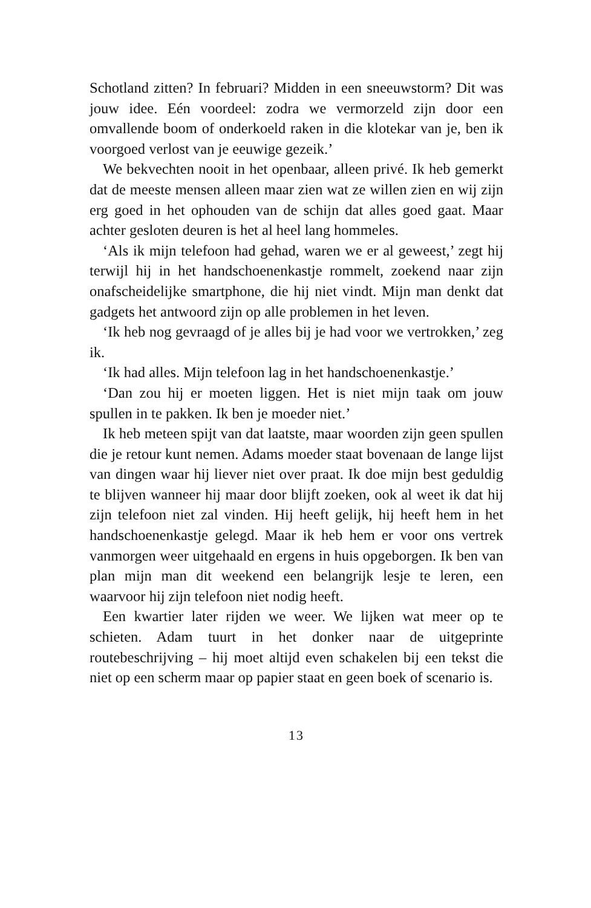Schotland zitten? In februari? Midden in een sneeuwstorm? Dit was jouw idee. Eén voordeel: zodra we vermorzeld zijn door een omvallende boom of onderkoeld raken in die klotekar van je, ben ik voorgoed verlost van je eeuwige gezeik.’
We bekvechten nooit in het openbaar, alleen privé. Ik heb gemerkt dat de meeste mensen alleen maar zien wat ze willen zien en wij zijn erg goed in het ophouden van de schijn dat alles goed gaat. Maar achter gesloten deuren is het al heel lang hommeles.
‘Als ik mijn telefoon had gehad, waren we er al geweest,’ zegt hij terwijl hij in het handschoenenkastje rommelt, zoekend naar zijn onafscheidelijke smartphone, die hij niet vindt. Mijn man denkt dat gadgets het antwoord zijn op alle problemen in het leven.
‘Ik heb nog gevraagd of je alles bij je had voor we vertrokken,’ zeg ik.
‘Ik had alles. Mijn telefoon lag in het handschoenenkastje.’
‘Dan zou hij er moeten liggen. Het is niet mijn taak om jouw spullen in te pakken. Ik ben je moeder niet.’
Ik heb meteen spijt van dat laatste, maar woorden zijn geen spullen die je retour kunt nemen. Adams moeder staat bovenaan de lange lijst van dingen waar hij liever niet over praat. Ik doe mijn best geduldig te blijven wanneer hij maar door blijft zoeken, ook al weet ik dat hij zijn telefoon niet zal vinden. Hij heeft gelijk, hij heeft hem in het handschoenenkastje gelegd. Maar ik heb hem er voor ons vertrek vanmorgen weer uitgehaald en ergens in huis opgeborgen. Ik ben van plan mijn man dit weekend een belangrijk lesje te leren, een waarvoor hij zijn telefoon niet nodig heeft.
Een kwartier later rijden we weer. We lijken wat meer op te schieten. Adam tuurt in het donker naar de uitgeprinte routebeschrijving – hij moet altijd even schakelen bij een tekst die niet op een scherm maar op papier staat en geen boek of scenario is.
13